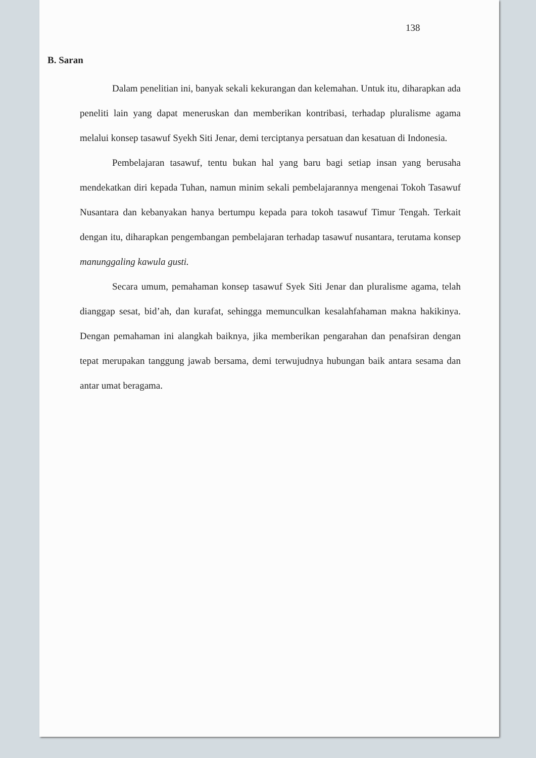138
B. Saran
Dalam penelitian ini, banyak sekali kekurangan dan kelemahan. Untuk itu, diharapkan ada peneliti lain yang dapat meneruskan dan memberikan kontribasi, terhadap pluralisme agama melalui konsep tasawuf Syekh Siti Jenar, demi terciptanya persatuan dan kesatuan di Indonesia.
Pembelajaran tasawuf, tentu bukan hal yang baru bagi setiap insan yang berusaha mendekatkan diri kepada Tuhan, namun minim sekali pembelajarannya mengenai Tokoh Tasawuf Nusantara dan kebanyakan hanya bertumpu kepada para tokoh tasawuf Timur Tengah. Terkait dengan itu, diharapkan pengembangan pembelajaran terhadap tasawuf nusantara, terutama konsep manunggaling kawula gusti.
Secara umum, pemahaman konsep tasawuf Syek Siti Jenar dan pluralisme agama, telah dianggap sesat, bid’ah, dan kurafat, sehingga memunculkan kesalahfahaman makna hakikinya. Dengan pemahaman ini alangkah baiknya, jika memberikan pengarahan dan penafsiran dengan tepat merupakan tanggung jawab bersama, demi terwujudnya hubungan baik antara sesama dan antar umat beragama.